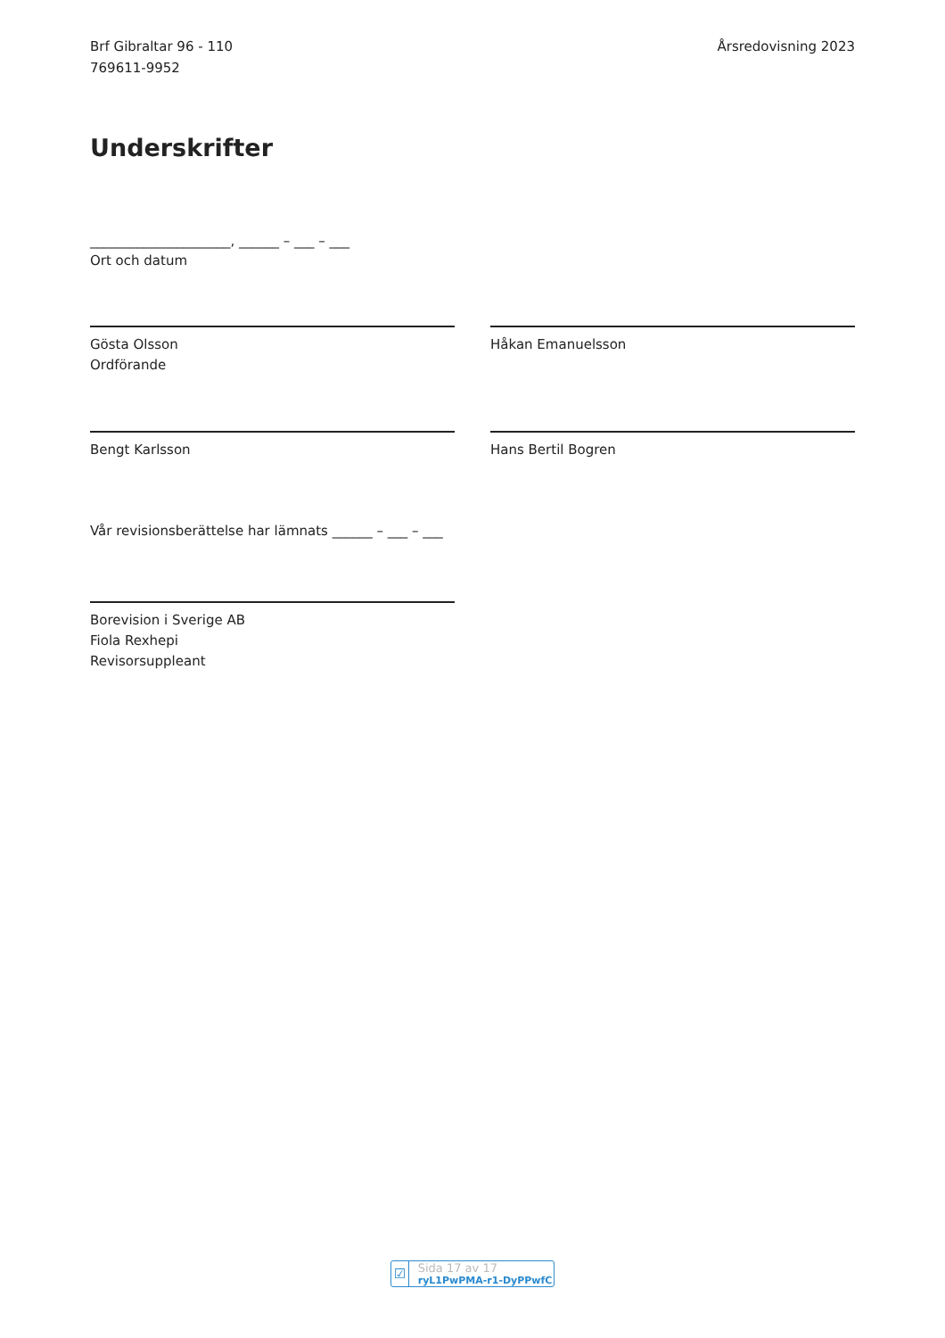Brf Gibraltar 96 - 110
769611-9952
Årsredovisning 2023
Underskrifter
_____________________, ______ – ___ – ___
Ort och datum
Gösta Olsson
Ordförande
Håkan Emanuelsson
Bengt Karlsson Hans Bertil Bogren
Vår revisionsberättelse har lämnats ______ – ___ – ___
Borevision i Sverige AB
Fiola Rexhepi
Revisorsuppleant
☑
Sida 17 av 17 ryL1PwPMA-r1-DyPPwfC